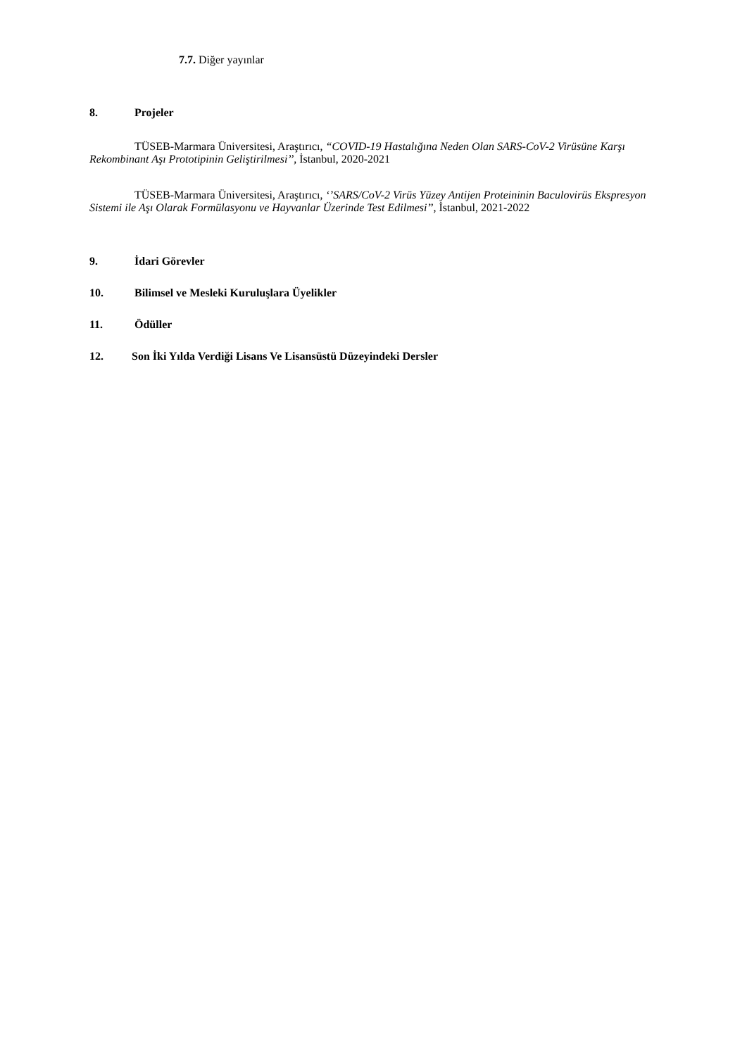7.7. Diğer yayınlar
8. Projeler
TÜSEB-Marmara Üniversitesi, Araştırıcı, “COVID-19 Hastalığına Neden Olan SARS-CoV-2 Virüsüne Karşı Rekombinant Aşı Prototipinin Geliştirilmesi’’, İstanbul, 2020-2021
TÜSEB-Marmara Üniversitesi, Araştırıcı, ‘’SARS/CoV-2 Virüs Yüzey Antijen Proteininin Baculovirüs Ekspresyon Sistemi ile Aşı Olarak Formülasyonu ve Hayvanlar Üzerinde Test Edilmesi’’, İstanbul, 2021-2022
9. İdari Görevler
10. Bilimsel ve Mesleki Kuruluşlara Üyelikler
11. Ödüller
12. Son İki Yılda Verdiği Lisans Ve Lisansüstü Düzeyindeki Dersler